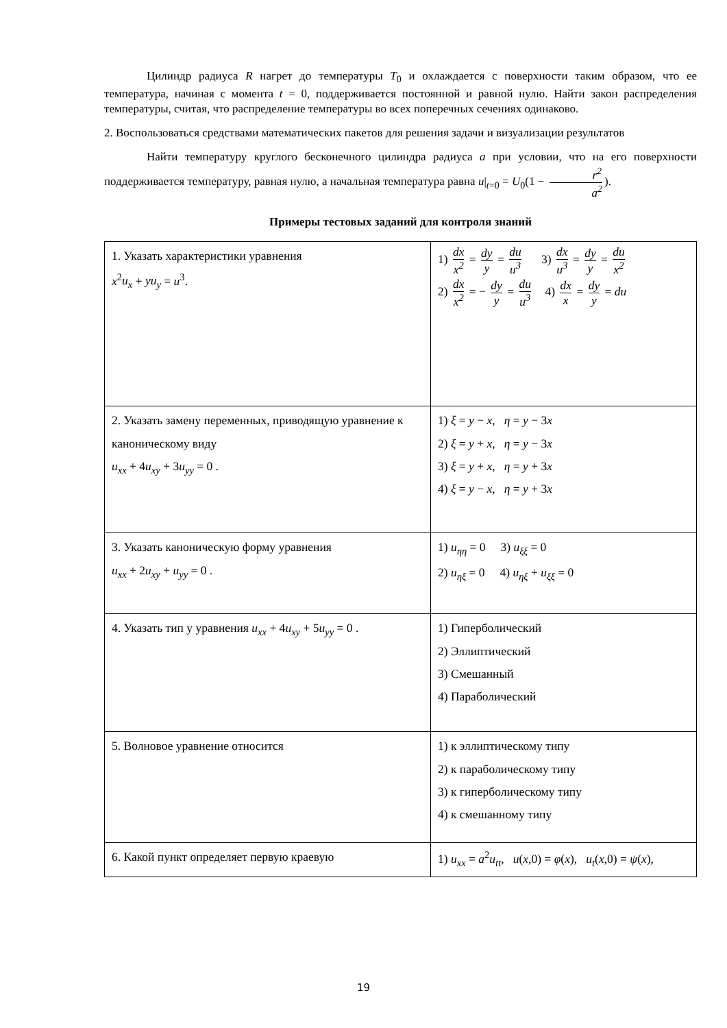Цилиндр радиуса R нагрет до температуры T<sub>0</sub> и охлаждается с поверхности таким образом, что ее температура, начиная с момента t = 0, поддерживается постоянной и равной нулю. Найти закон распределения температуры, считая, что распределение температуры во всех поперечных сечениях одинаково.
2. Воспользоваться средствами математических пакетов для решения задачи и визуализации результатов
Найти температуру круглого бесконечного цилиндра радиуса a при условии, что на его поверхности поддерживается температуру, равная нулю, а начальная температура равна u|<sub>t=0</sub> = U<sub>0</sub>(1 − r<sup>2</sup> a<sup>2</sup>).
Примеры тестовых заданий для контроля знаний
| 1. Указать характеристики уравнения x<sup>2</sup> u<sub>x</sub> + yu<sub>y</sub> = u<sup>3</sup>. | 1) dx x<sup>2</sup> = dy y = du u<sup>3</sup> 3) dx u<sup>3</sup> = dy y = du x<sup>2</sup> 2) dx x<sup>2</sup> = − dy y = du u<sup>3</sup> 4) dx x = dy y = du |
| 2. Указать замену переменных, приводящую уравнение к каноническому виду u<sub>xx</sub> + 4 u<sub>xy</sub> + 3 u<sub>yy</sub> = 0 . | 1) ξ = y − x , η = y − 3 x 2) ξ = y + x , η = y − 3 x 3) ξ = y + x , η = y + 3 x 4) ξ = y − x , η = y + 3 x |
| 3. Указать каноническую форму уравнения u<sub>xx</sub> + 2 u<sub>xy</sub> + u<sub>yy</sub> = 0 . | 1) u<sub>ηη</sub> = 0 3) u<sub>ξξ</sub> = 0 2) u<sub>ηξ</sub> = 0 4) u<sub>ηξ</sub> + u<sub>ξξ</sub> = 0 |
| 4. Указать тип у уравнения u<sub>xx</sub> + 4 u<sub>xy</sub> + 5 u<sub>yy</sub> = 0 . | 1) Гиперболический 2) Эллиптический 3) Смешанный 4) Параболический |
| 5. Волновое уравнение относится | 1) к эллиптическому типу 2) к параболическому типу 3) к гиперболическому типу 4) к смешанному типу |
| 6. Какой пункт определяет первую краевую | 1) u<sub>xx</sub> = a<sup>2</sup> u<sub>tt</sub> , u ( x ,0) = φ ( x ), u<sub>t</sub> ( x ,0) = ψ ( x ), |
19